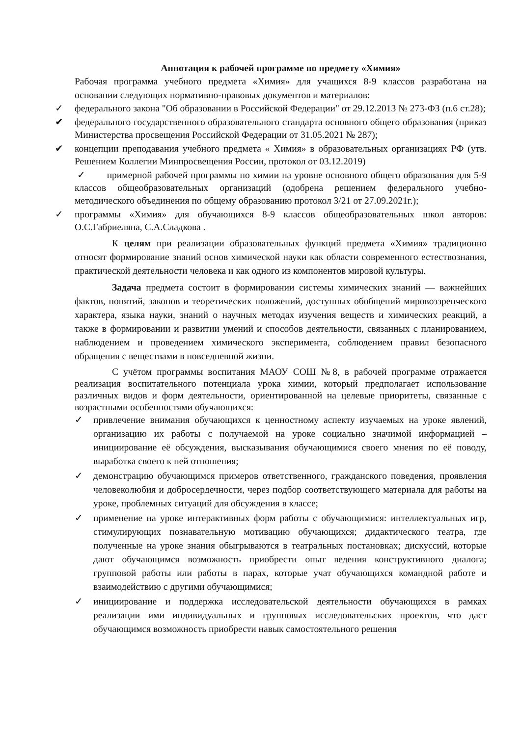Аннотация к рабочей программе по предмету «Химия»
Рабочая программа учебного предмета «Химия» для учащихся 8-9 классов разработана на основании следующих нормативно-правовых документов и материалов:
✓ федерального закона "Об образовании в Российской Федерации" от 29.12.2013 № 273-ФЗ (п.6 ст.28);
✔ федерального государственного образовательного стандарта основного общего образования (приказ Министерства просвещения Российской Федерации от 31.05.2021 № 287);
✔ концепции преподавания учебного предмета « Химия» в образовательных организациях РФ (утв. Решением Коллегии Минпросвещения России, протокол от 03.12.2019)
✓ примерной рабочей программы по химии на уровне основного общего образования для 5-9 классов общеобразовательных организаций (одобрена решением федерального учебно-методического объединения по общему образованию протокол 3/21 от 27.09.2021г.);
✓ программы «Химия» для обучающихся 8-9 классов общеобразовательных школ авторов: О.С.Габриеляна, С.А.Сладкова .
К целям при реализации образовательных функций предмета «Химия» традиционно относят формирование знаний основ химической науки как области современного естествознания, практической деятельности человека и как одного из компонентов мировой культуры.
Задача предмета состоит в формировании системы химических знаний — важнейших фактов, понятий, законов и теоретических положений, доступных обобщений мировоззренческого характера, языка науки, знаний о научных методах изучения веществ и химических реакций, а также в формировании и развитии умений и способов деятельности, связанных с планированием, наблюдением и проведением химического эксперимента, соблюдением правил безопасного обращения с веществами в повседневной жизни.
С учётом программы воспитания МАОУ СОШ №8, в рабочей программе отражается реализация воспитательного потенциала урока химии, который предполагает использование различных видов и форм деятельности, ориентированной на целевые приоритеты, связанные с возрастными особенностями обучающихся:
✓ привлечение внимания обучающихся к ценностному аспекту изучаемых на уроке явлений, организацию их работы с получаемой на уроке социально значимой информацией – инициирование её обсуждения, высказывания обучающимися своего мнения по её поводу, выработка своего к ней отношения;
✓ демонстрацию обучающимся примеров ответственного, гражданского поведения, проявления человеколюбия и добросердечности, через подбор соответствующего материала для работы на уроке, проблемных ситуаций для обсуждения в классе;
✓ применение на уроке интерактивных форм работы с обучающимися: интеллектуальных игр, стимулирующих познавательную мотивацию обучающихся; дидактического театра, где полученные на уроке знания обыгрываются в театральных постановках; дискуссий, которые дают обучающимся возможность приобрести опыт ведения конструктивного диалога; групповой работы или работы в парах, которые учат обучающихся командной работе и взаимодействию с другими обучающимися;
✓ инициирование и поддержка исследовательской деятельности обучающихся в рамках реализации ими индивидуальных и групповых исследовательских проектов, что даст обучающимся возможность приобрести навык самостоятельного решения